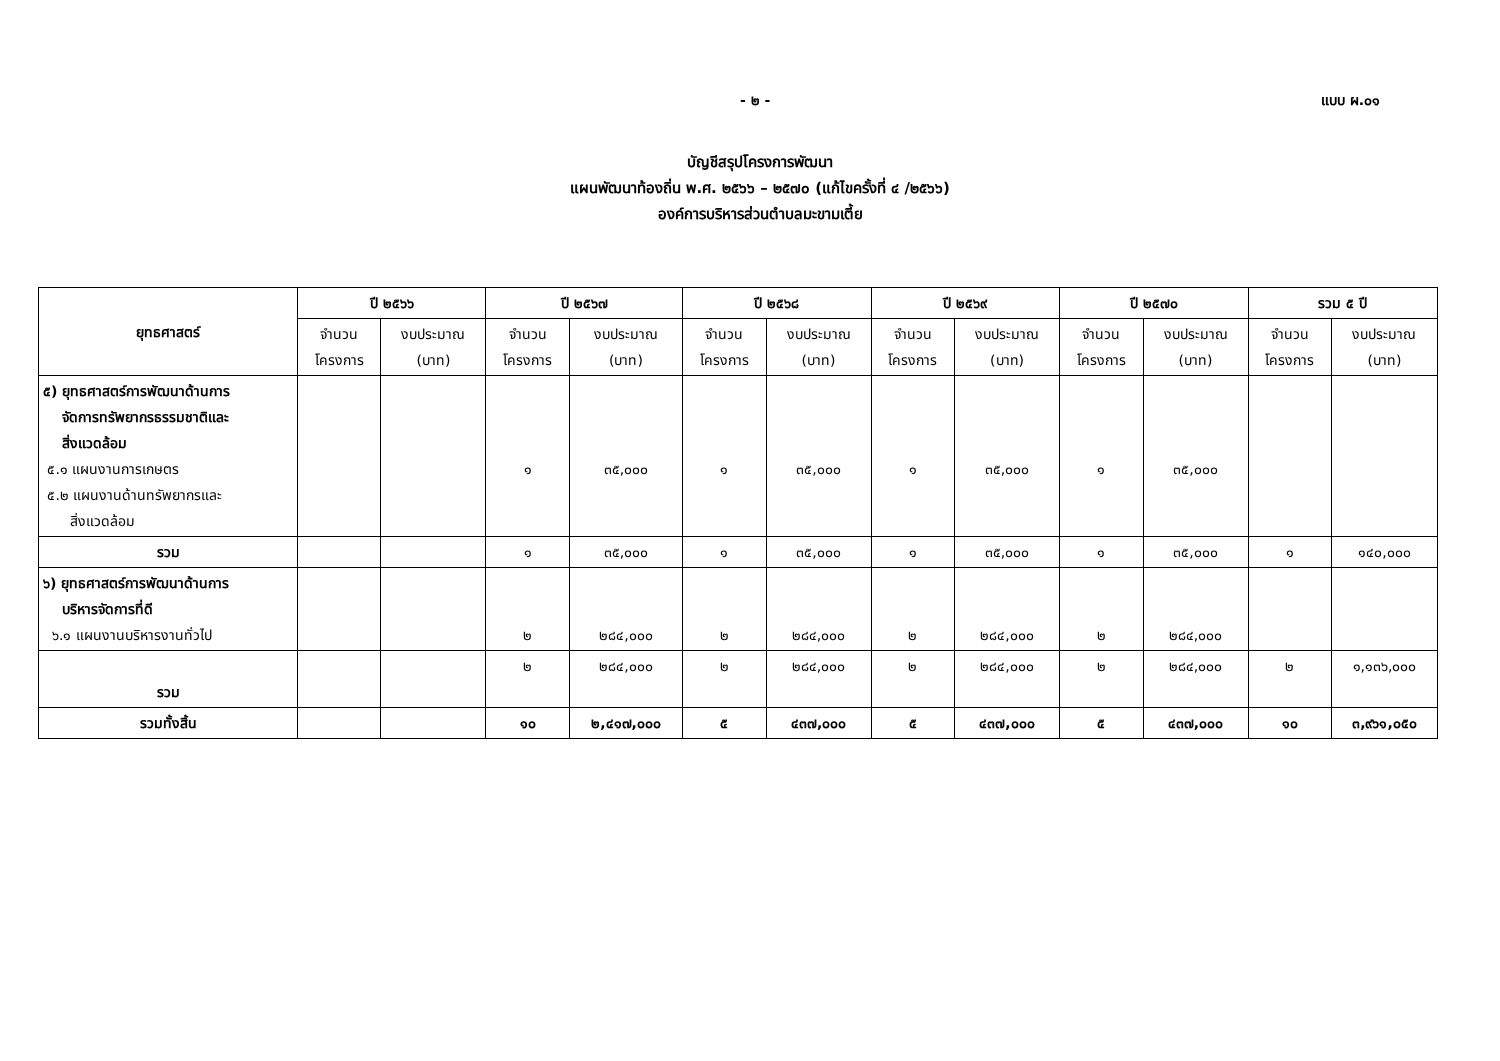- ๒ - แบบ ผ.๐๑
บัญชีสรุปโครงการพัฒนา
แผนพัฒนาท้องถิ่น พ.ศ. ๒๕๖๖ – ๒๕๗๐ (แก้ไขครั้งที่ ๔ /๒๕๖๖)
องค์การบริหารส่วนตำบลมะขามเตี้ย
| ยุทธศาสตร์ | ปี ๒๕๖๖ | | ปี ๒๕๖๗ | | ปี ๒๕๖๘ | | ปี ๒๕๖๙ | | ปี ๒๕๗๐ | | รวม ๕ ปี | |
| --- | --- | --- | --- | --- | --- | --- | --- | --- | --- | --- | --- | --- |
| | จำนวน โครงการ | งบประมาณ (บาท) | จำนวน โครงการ | งบประมาณ (บาท) | จำนวน โครงการ | งบประมาณ (บาท) | จำนวน โครงการ | งบประมาณ (บาท) | จำนวน โครงการ | งบประมาณ (บาท) | จำนวน โครงการ | งบประมาณ (บาท) |
| ๕) ยุทธศาสตร์การพัฒนาด้านการ จัดการทรัพยากรธรรมชาติและ สิ่งแวดล้อม ๕.๑ แผนงานการเกษตร ๕.๒ แผนงานด้านทรัพยากรและ สิ่งแวดล้อม | | | ๑ | ๓๕,๐๐๐ | ๑ | ๓๕,๐๐๐ | ๑ | ๓๕,๐๐๐ | ๑ | ๓๕,๐๐๐ | | |
| รวม | | | ๑ | ๓๕,๐๐๐ | ๑ | ๓๕,๐๐๐ | ๑ | ๓๕,๐๐๐ | ๑ | ๓๕,๐๐๐ | ๑ | ๑๔๐,๐๐๐ |
| ๖) ยุทธศาสตร์การพัฒนาด้านการ บริหารจัดการที่ดี ๖.๑ แผนงานบริหารงานทั่วไป | | | ๒ | ๒๘๔,๐๐๐ | ๒ | ๒๘๔,๐๐๐ | ๒ | ๒๘๔,๐๐๐ | ๒ | ๒๘๔,๐๐๐ | | |
| รวม | | | ๒ | ๒๘๔,๐๐๐ | ๒ | ๒๘๔,๐๐๐ | ๒ | ๒๘๔,๐๐๐ | ๒ | ๒๘๔,๐๐๐ | ๒ | ๑,๑๓๖,๐๐๐ |
| รวมทั้งสิ้น | | | ๑๐ | ๒,๔๑๗,๐๐๐ | ๕ | ๔๓๗,๐๐๐ | ๕ | ๔๓๗,๐๐๐ | ๕ | ๔๓๗,๐๐๐ | ๑๐ | ๓,๙๖๑,๐๕๐ |